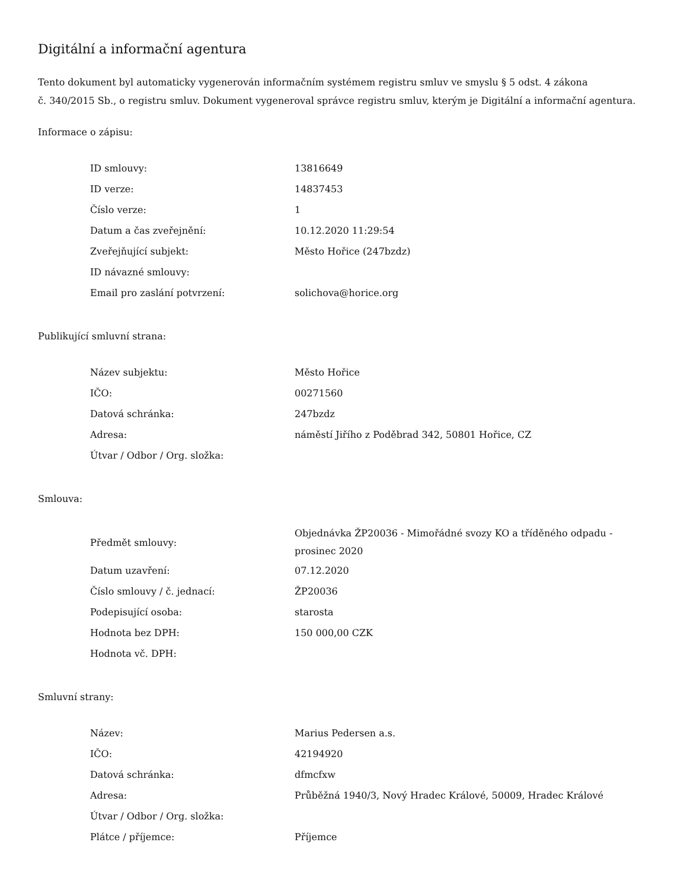Digitální a informační agentura
Tento dokument byl automaticky vygenerován informačním systémem registru smluv ve smyslu § 5 odst. 4 zákona
č. 340/2015 Sb., o registru smluv. Dokument vygeneroval správce registru smluv, kterým je Digitální a informační agentura.
Informace o zápisu:
| ID smlouvy: | 13816649 |
| ID verze: | 14837453 |
| Číslo verze: | 1 |
| Datum a čas zveřejnění: | 10.12.2020 11:29:54 |
| Zveřejňující subjekt: | Město Hořice (247bzdz) |
| ID návazné smlouvy: | |
| Email pro zaslání potvrzení: | solichova@horice.org |
Publikující smluvní strana:
| Název subjektu: | Město Hořice |
| IČO: | 00271560 |
| Datová schránka: | 247bzdz |
| Adresa: | náměstí Jiřího z Poděbrad 342, 50801 Hořice, CZ |
| Útvar / Odbor / Org. složka: | |
Smlouva:
| Předmět smlouvy: | Objednávka ŽP20036 - Mimořádné svozy KO a tříděného odpadu - prosinec 2020 |
| Datum uzavření: | 07.12.2020 |
| Číslo smlouvy / č. jednací: | ŽP20036 |
| Podepisující osoba: | starosta |
| Hodnota bez DPH: | 150 000,00 CZK |
| Hodnota vč. DPH: | |
Smluvní strany:
| Název: | Marius Pedersen a.s. |
| IČO: | 42194920 |
| Datová schránka: | dfmcfxw |
| Adresa: | Průběžná 1940/3, Nový Hradec Králové, 50009, Hradec Králové |
| Útvar / Odbor / Org. složka: | |
| Plátce / příjemce: | Příjemce |